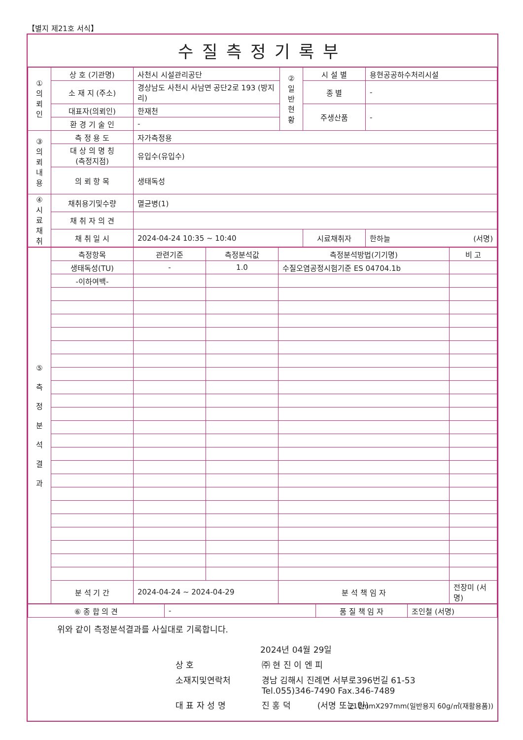【별지 제21호 서식】
수질측정기록부
| ① 의 뢰 인 | 상 호 (기관명) | 사천시 시설관리공단 | ② 일 반 현 황 | 시 설 별 | 용현공공하수처리시설 |
| | 소 재 지 (주소) | 경상남도 사천시 사남면 공단2로 193 (방지리) | | 종 별 | - |
| | 대표자(의뢰인) | 한재천 | | 주생산품 | - |
| | 환 경 기 술 인 | - | | | |
| ③ 의 뢰 내 용 | 측 정 용 도 | 자가측정용 | | | |
| | 대 상 의 명 칭 (측정지점) | 유입수(유입수) | | | |
| | 의 뢰 항 목 | 생태독성 | | | |
| ④ 시 료 채 취 | 채취용기및수량 | 멸균병(1) | | | |
| | 채 취 자 의 견 | | | | |
| | 채 취 일 시 | 2024-04-24 10:35 ~ 10:40 | | 시료채취자 | 한하늘 (서명) |
| ⑤ 측 정 분 석 결 과 | 측정항목 | 관련기준 | 측정분석값 | 측정분석방법(기기명) | 비 고 |
| | 생태독성(TU) | - | 1.0 | 수질오염공정시험기준 ES 04704.1b | |
| | -이하여백- | | | | |
| | 분 석 기 간 | 2024-04-24 ~ 2024-04-29 | | 분 석 책 임 자 | 전장미 (서명) |
| ⑥ 종 합 의 견 | - | 품 질 책 임 자 | 조인철 (서명) |
위와 같이 측정분석결과를 사실대로 기록합니다.
2024년 04월 29일
상 호 ㈜ 현 진 이 엔 피
소재지및연락처 경남 김해시 진례면 서부로396번길 61-53
Tel.055)346-7490 Fax.346-7489
대 표 자 성 명 진 홍 덕 (서명 또는 인)
210mmX297mm(일반용지 60g/㎡(재활용품))